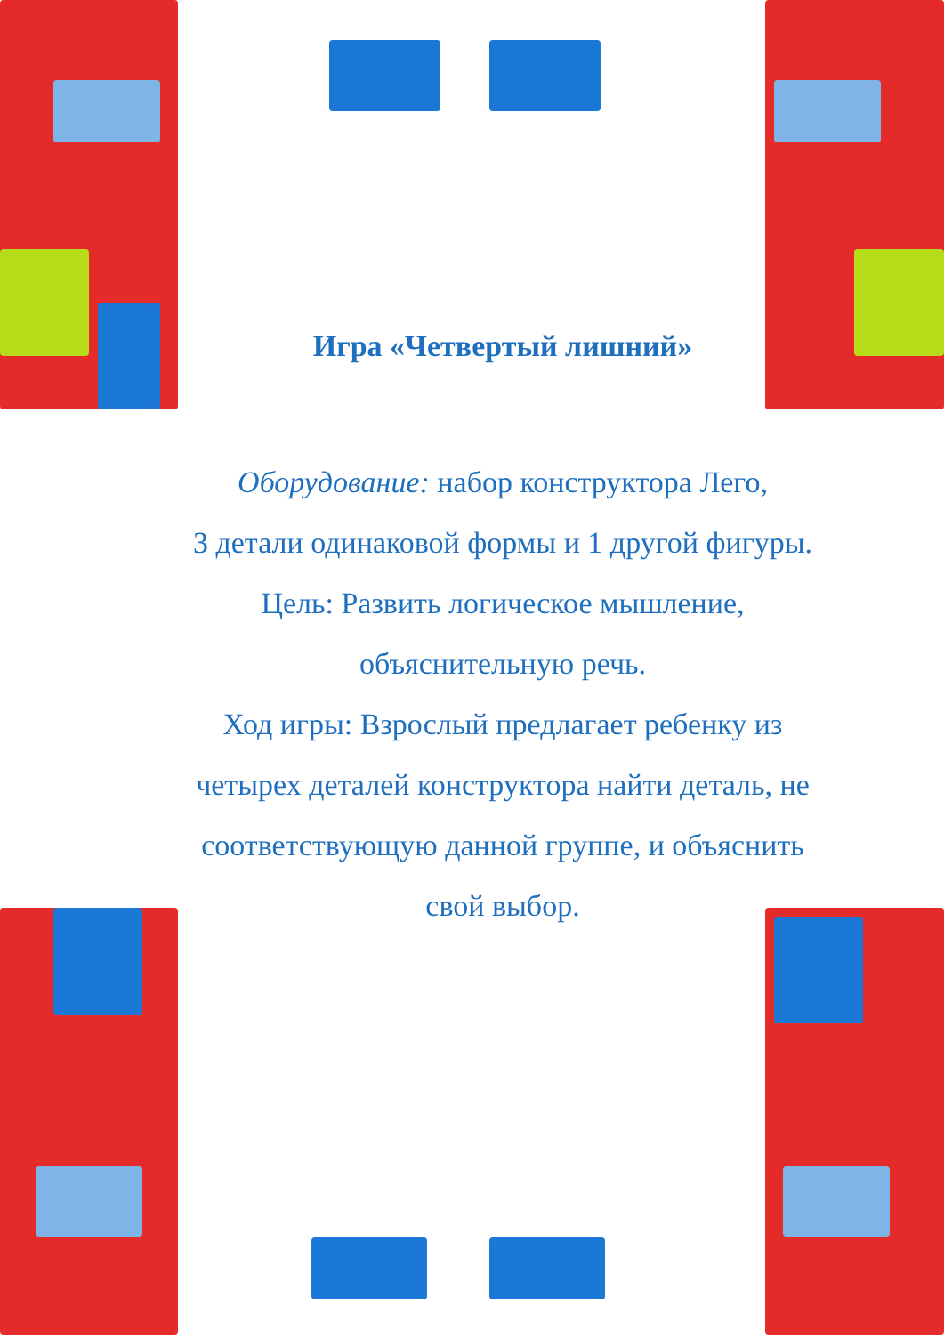Игра «Четвертый лишний»
Оборудование: набор конструктора Лего,
3 детали одинаковой формы и 1 другой фигуры.
Цель: Развить логическое мышление,
объяснительную речь.
Ход игры: Взрослый предлагает ребенку из
четырех деталей конструктора найти деталь, не
соответствующую данной группе, и объяснить
свой выбор.